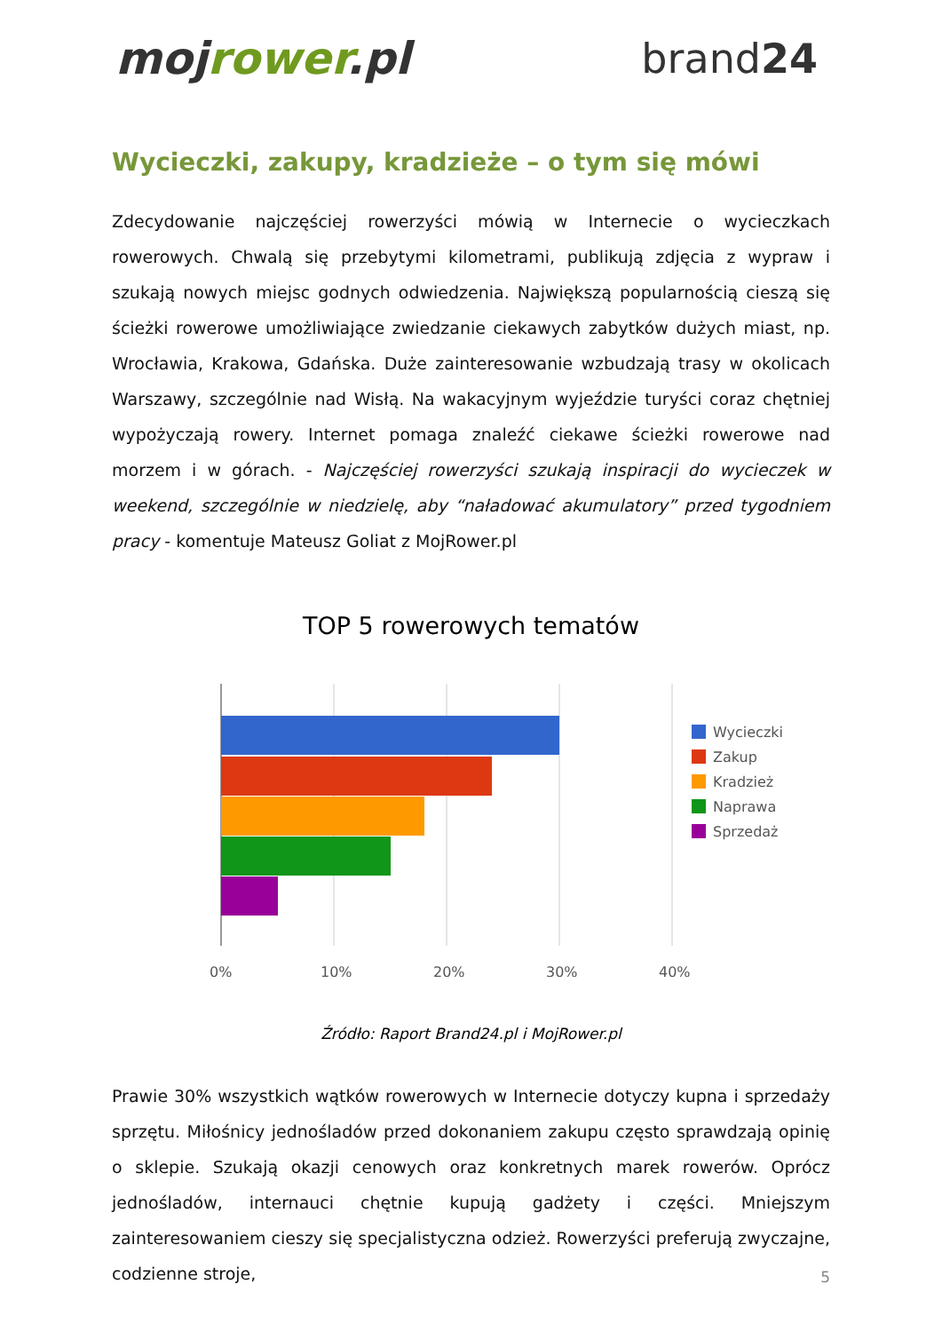mojrower.pl brand24
Wycieczki, zakupy, kradzieże – o tym się mówi
Zdecydowanie najczęściej rowerzyści mówią w Internecie o wycieczkach rowerowych. Chwalą się przebytymi kilometrami, publikują zdjęcia z wypraw i szukają nowych miejsc godnych odwiedzenia. Największą popularnością cieszą się ścieżki rowerowe umożliwiające zwiedzanie ciekawych zabytków dużych miast, np. Wrocławia, Krakowa, Gdańska. Duże zainteresowanie wzbudzają trasy w okolicach Warszawy, szczególnie nad Wisłą. Na wakacyjnym wyjeździe turyści coraz chętniej wypożyczają rowery. Internet pomaga znaleźć ciekawe ścieżki rowerowe nad morzem i w górach. - Najczęściej rowerzyści szukają inspiracji do wycieczek w weekend, szczególnie w niedzielę, aby “naładować akumulatory” przed tygodniem pracy - komentuje Mateusz Goliat z MojRower.pl
TOP 5 rowerowych tematów
0%
10%
20%
30%
40%
Wycieczki
Zakup
Kradzież
Naprawa
Sprzedaż
Źródło: Raport Brand24.pl i MojRower.pl
Prawie 30% wszystkich wątków rowerowych w Internecie dotyczy kupna i sprzedaży sprzętu. Miłośnicy jednośladów przed dokonaniem zakupu często sprawdzają opinię o sklepie. Szukają okazji cenowych oraz konkretnych marek rowerów. Oprócz jednośladów, internauci chętnie kupują gadżety i części. Mniejszym zainteresowaniem cieszy się specjalistyczna odzież. Rowerzyści preferują zwyczajne, codzienne stroje,
5